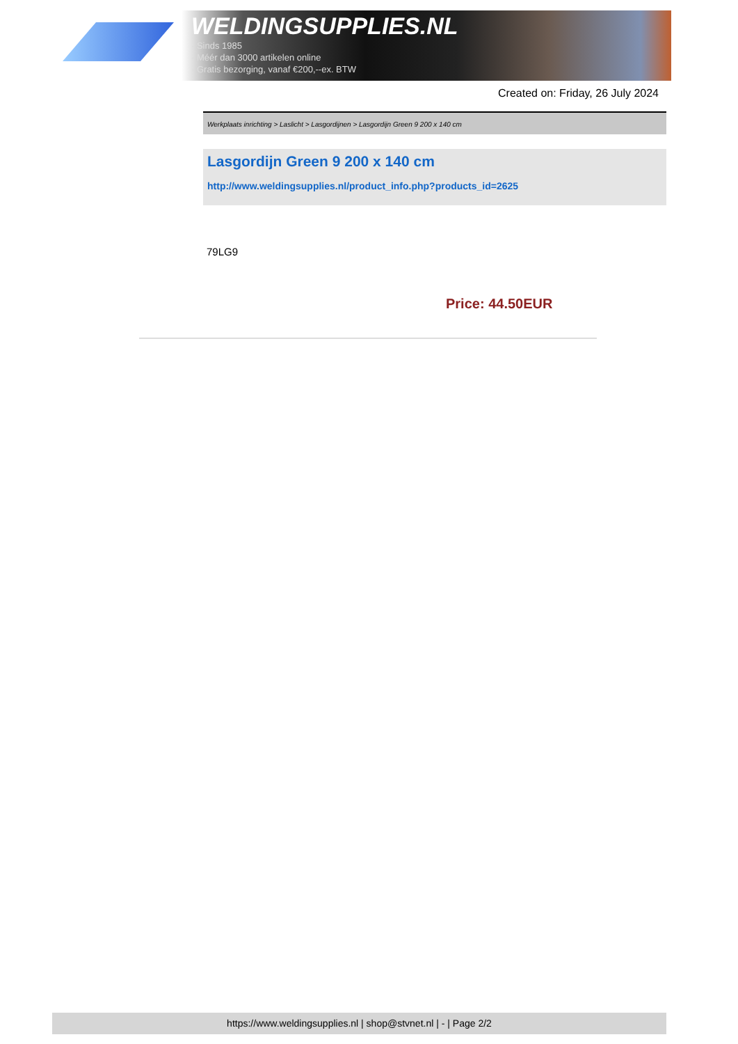WELDINGSUPPLIES.NL
- Sinds 1985
- Méér dan 3000 artikelen online
- Gratis bezorging, vanaf €200,--ex. BTW
Created on: Friday, 26 July 2024
Werkplaats inrichting > Laslicht > Lasgordijnen > Lasgordijn Green 9 200 x 140 cm
Lasgordijn Green 9 200 x 140 cm
http://www.weldingsupplies.nl/product_info.php?products_id=2625
79LG9
Price: 44.50EUR
https://www.weldingsupplies.nl | shop@stvnet.nl | - | Page 2/2